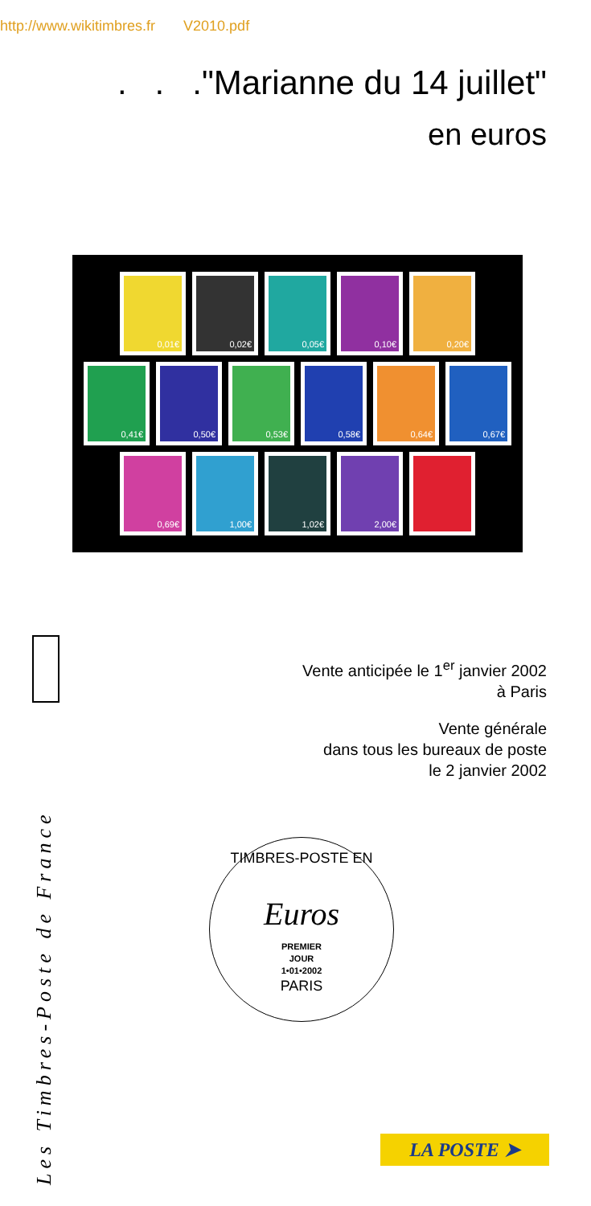http://www.wikitimbres.fr V2010.pdf
. . ."Marianne du 14 juillet"
en euros
0,01€ 0,02€ 0,05€ 0,10€ 0,20€
0,41€ 0,50€ 0,53€ 0,58€ 0,64€ 0,67€
0,69€ 1,00€ 1,02€ 2,00€
Les Timbres-Poste de France
Vente anticipée le 1<sup>er</sup> janvier 2002
à Paris
Vente générale
dans tous les bureaux de poste
le 2 janvier 2002
TIMBRES-POSTE EN
Euros
PREMIER
JOUR
1•01•2002
PARIS
LA POSTE ➤